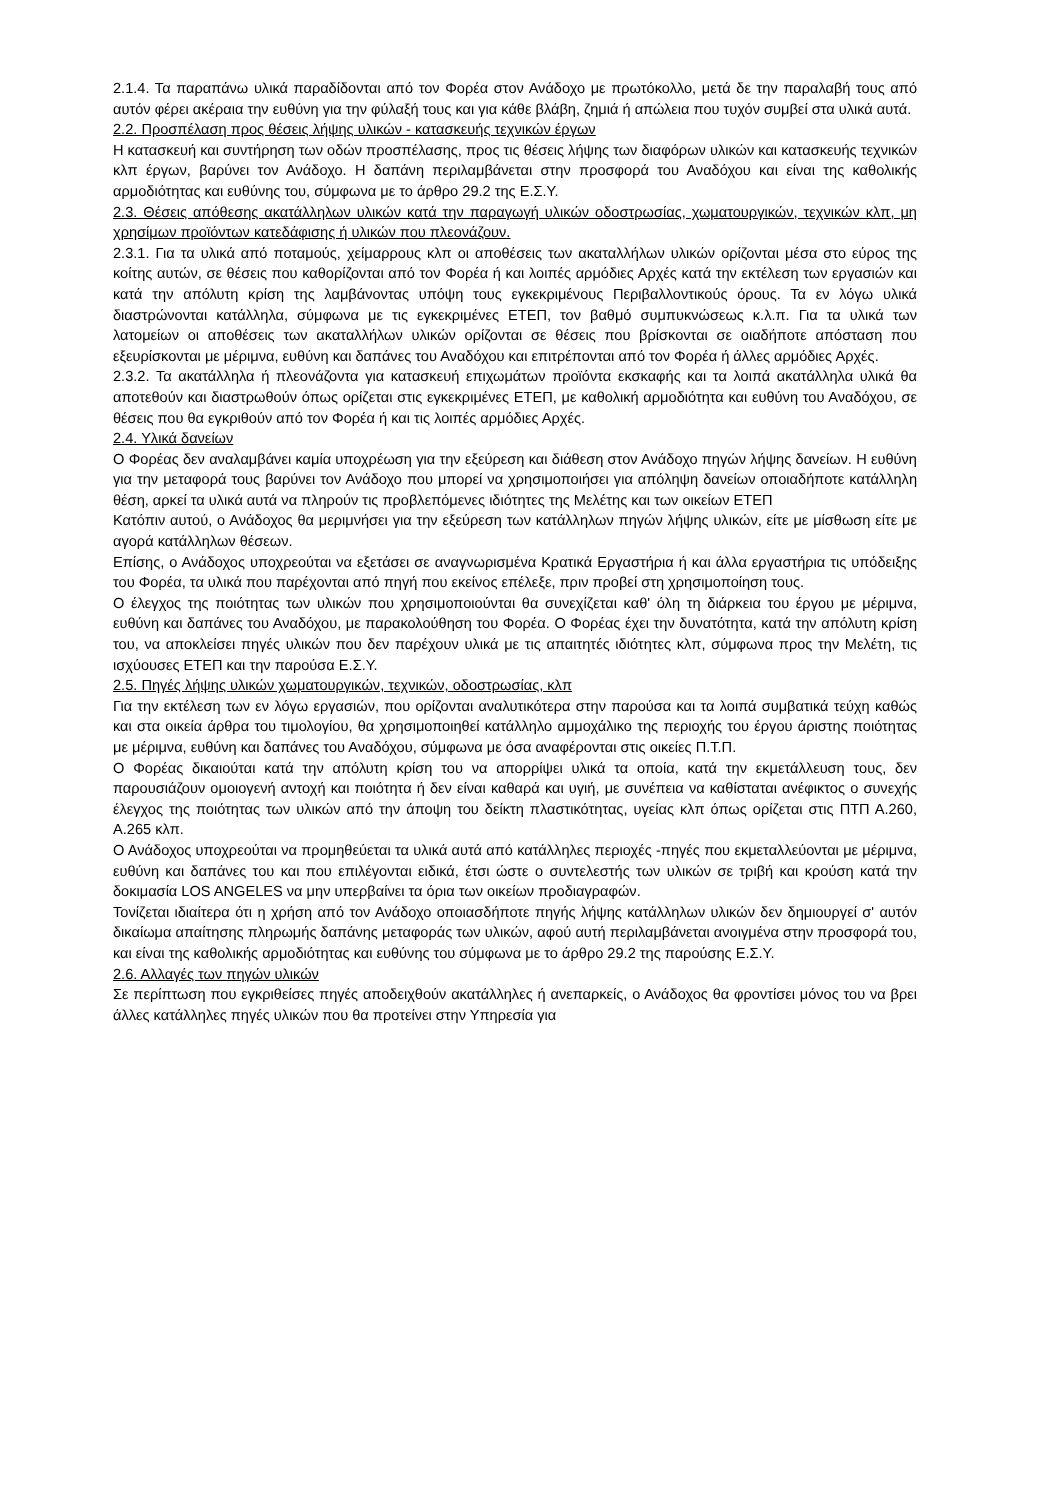2.1.4. Τα παραπάνω υλικά παραδίδονται από τον Φορέα στον Ανάδοχο με πρωτόκολλο, μετά δε την παραλαβή τους από αυτόν φέρει ακέραια την ευθύνη για την φύλαξή τους και για κάθε βλάβη, ζημιά ή απώλεια που τυχόν συμβεί στα υλικά αυτά.
2.2. Προσπέλαση προς θέσεις λήψης υλικών - κατασκευής τεχνικών έργων
Η κατασκευή και συντήρηση των οδών προσπέλασης, προς τις θέσεις λήψης των διαφόρων υλικών και κατασκευής τεχνικών κλπ έργων, βαρύνει τον Ανάδοχο. Η δαπάνη περιλαμβάνεται στην προσφορά του Αναδόχου και είναι της καθολικής αρμοδιότητας και ευθύνης του, σύμφωνα με το άρθρο 29.2 της Ε.Σ.Υ.
2.3. Θέσεις απόθεσης ακατάλληλων υλικών κατά την παραγωγή υλικών οδοστρωσίας, χωματουργικών, τεχνικών κλπ, μη χρησίμων προϊόντων κατεδάφισης ή υλικών που πλεονάζουν.
2.3.1. Για τα υλικά από ποταμούς, χείμαρρους κλπ οι αποθέσεις των ακαταλλήλων υλικών ορίζονται μέσα στο εύρος της κοίτης αυτών, σε θέσεις που καθορίζονται από τον Φορέα ή και λοιπές αρμόδιες Αρχές κατά την εκτέλεση των εργασιών και κατά την απόλυτη κρίση της λαμβάνοντας υπόψη τους εγκεκριμένους Περιβαλλοντικούς όρους. Τα εν λόγω υλικά διαστρώνονται κατάλληλα, σύμφωνα με τις εγκεκριμένες ΕΤΕΠ, τον βαθμό συμπυκνώσεως κ.λ.π. Για τα υλικά των λατομείων οι αποθέσεις των ακαταλλήλων υλικών ορίζονται σε θέσεις που βρίσκονται σε οιαδήποτε απόσταση που εξευρίσκονται με μέριμνα, ευθύνη και δαπάνες του Αναδόχου και επιτρέπονται από τον Φορέα ή άλλες αρμόδιες Αρχές.
2.3.2. Τα ακατάλληλα ή πλεονάζοντα για κατασκευή επιχωμάτων προϊόντα εκσκαφής και τα λοιπά ακατάλληλα υλικά θα αποτεθούν και διαστρωθούν όπως ορίζεται στις εγκεκριμένες ΕΤΕΠ, με καθολική αρμοδιότητα και ευθύνη του Αναδόχου, σε θέσεις που θα εγκριθούν από τον Φορέα ή και τις λοιπές αρμόδιες Αρχές.
2.4. Υλικά δανείων
Ο Φορέας δεν αναλαμβάνει καμία υποχρέωση για την εξεύρεση και διάθεση στον Ανάδοχο πηγών λήψης δανείων. Η ευθύνη για την μεταφορά τους βαρύνει τον Ανάδοχο που μπορεί να χρησιμοποιήσει για απόληψη δανείων οποιαδήποτε κατάλληλη θέση, αρκεί τα υλικά αυτά να πληρούν τις προβλεπόμενες ιδιότητες της Μελέτης και των οικείων ΕΤΕΠ
Κατόπιν αυτού, ο Ανάδοχος θα μεριμνήσει για την εξεύρεση των κατάλληλων πηγών λήψης υλικών, είτε με μίσθωση είτε με αγορά κατάλληλων θέσεων.
Επίσης, ο Ανάδοχος υποχρεούται να εξετάσει σε αναγνωρισμένα Κρατικά Εργαστήρια ή και άλλα εργαστήρια τις υπόδειξης του Φορέα, τα υλικά που παρέχονται από πηγή που εκείνος επέλεξε, πριν προβεί στη χρησιμοποίηση τους.
Ο έλεγχος της ποιότητας των υλικών που χρησιμοποιούνται θα συνεχίζεται καθ' όλη τη διάρκεια του έργου με μέριμνα, ευθύνη και δαπάνες του Αναδόχου, με παρακολούθηση του Φορέα. Ο Φορέας έχει την δυνατότητα, κατά την απόλυτη κρίση του, να αποκλείσει πηγές υλικών που δεν παρέχουν υλικά με τις απαιτητές ιδιότητες κλπ, σύμφωνα προς την Μελέτη, τις ισχύουσες ΕΤΕΠ και την παρούσα Ε.Σ.Υ.
2.5. Πηγές λήψης υλικών χωματουργικών, τεχνικών, οδοστρωσίας, κλπ
Για την εκτέλεση των εν λόγω εργασιών, που ορίζονται αναλυτικότερα στην παρούσα και τα λοιπά συμβατικά τεύχη καθώς και στα οικεία άρθρα του τιμολογίου, θα χρησιμοποιηθεί κατάλληλο αμμοχάλικο της περιοχής του έργου άριστης ποιότητας με μέριμνα, ευθύνη και δαπάνες του Αναδόχου, σύμφωνα με όσα αναφέρονται στις οικείες Π.Τ.Π.
Ο Φορέας δικαιούται κατά την απόλυτη κρίση του να απορρίψει υλικά τα οποία, κατά την εκμετάλλευση τους, δεν παρουσιάζουν ομοιογενή αντοχή και ποιότητα ή δεν είναι καθαρά και υγιή, με συνέπεια να καθίσταται ανέφικτος ο συνεχής έλεγχος της ποιότητας των υλικών από την άποψη του δείκτη πλαστικότητας, υγείας κλπ όπως ορίζεται στις ΠΤΠ Α.260, Α.265 κλπ.
Ο Ανάδοχος υποχρεούται να προμηθεύεται τα υλικά αυτά από κατάλληλες περιοχές -πηγές που εκμεταλλεύονται με μέριμνα, ευθύνη και δαπάνες του και που επιλέγονται ειδικά, έτσι ώστε ο συντελεστής των υλικών σε τριβή και κρούση κατά την δοκιμασία LOS ANGELES να μην υπερβαίνει τα όρια των οικείων προδιαγραφών.
Τονίζεται ιδιαίτερα ότι η χρήση από τον Ανάδοχο οποιασδήποτε πηγής λήψης κατάλληλων υλικών δεν δημιουργεί σ' αυτόν δικαίωμα απαίτησης πληρωμής δαπάνης μεταφοράς των υλικών, αφού αυτή περιλαμβάνεται ανοιγμένα στην προσφορά του, και είναι της καθολικής αρμοδιότητας και ευθύνης του σύμφωνα με το άρθρο 29.2 της παρούσης Ε.Σ.Υ.
2.6. Αλλαγές των πηγών υλικών
Σε περίπτωση που εγκριθείσες πηγές αποδειχθούν ακατάλληλες ή ανεπαρκείς, ο Ανάδοχος θα φροντίσει μόνος του να βρει άλλες κατάλληλες πηγές υλικών που θα προτείνει στην Υπηρεσία για